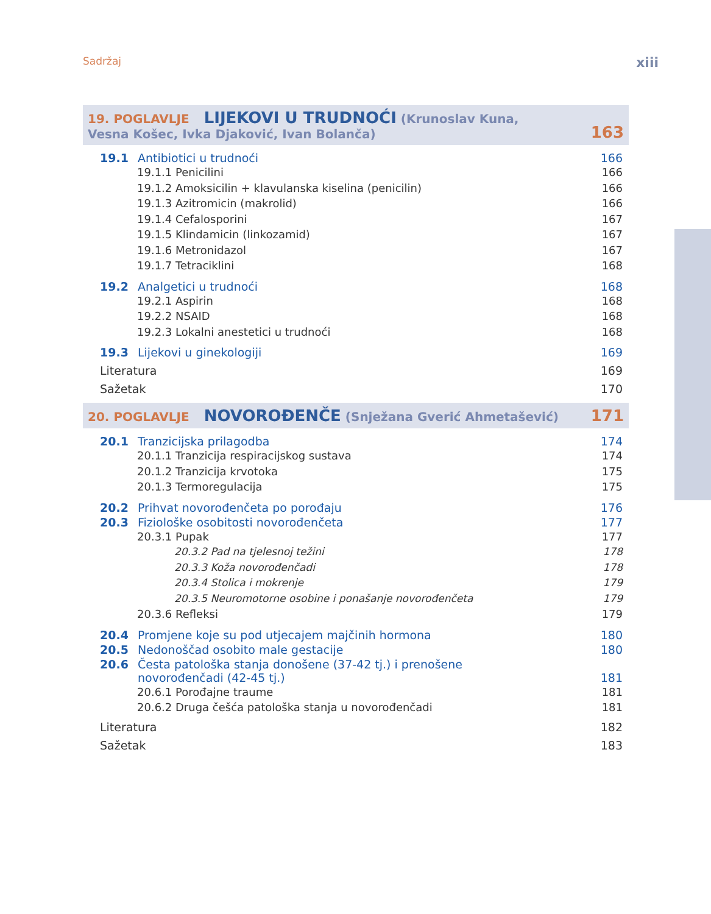Sadržaj xiii
19. POGLAVLJE LIJEKOVI U TRUDNOĆI (Krunoslav Kuna,
Vesna Košec, Ivka Djaković, Ivan Bolanča)
163
19.1 Antibiotici u trudnoći 166
19.1.1 Penicilini 166
19.1.2 Amoksicilin + klavulanska kiselina (penicilin) 166
19.1.3 Azitromicin (makrolid) 166
19.1.4 Cefalosporini 167
19.1.5 Klindamicin (linkozamid) 167
19.1.6 Metronidazol 167
19.1.7 Tetraciklini 168
19.2 Analgetici u trudnoći 168
19.2.1 Aspirin 168
19.2.2 NSAID 168
19.2.3 Lokalni anestetici u trudnoći 168
19.3 Lijekovi u ginekologiji 169
Literatura 169
Sažetak 170
20. POGLAVLJE NOVOROĐENČE (Snježana Gverić Ahmetašević)
171
20.1 Tranzicijska prilagodba 174
20.1.1 Tranzicija respiracijskog sustava 174
20.1.2 Tranzicija krvotoka 175
20.1.3 Termoregulacija 175
20.2 Prihvat novorođenčeta po porođaju 176
20.3 Fiziološke osobitosti novorođenčeta 177
20.3.1 Pupak 177
20.3.2 Pad na tjelesnoj težini 178
20.3.3 Koža novorođenčadi 178
20.3.4 Stolica i mokrenje 179
20.3.5 Neuromotorne osobine i ponašanje novorođenčeta 179
20.3.6 Refleksi 179
20.4 Promjene koje su pod utjecajem majčinih hormona 180
20.5 Nedonoščad osobito male gestacije 180
20.6 Česta patološka stanja donošene (37-42 tj.) i prenošene
novorođenčadi (42-45 tj.) 181
20.6.1 Porođajne traume 181
20.6.2 Druga češća patološka stanja u novorođenčadi 181
Literatura 182
Sažetak 183